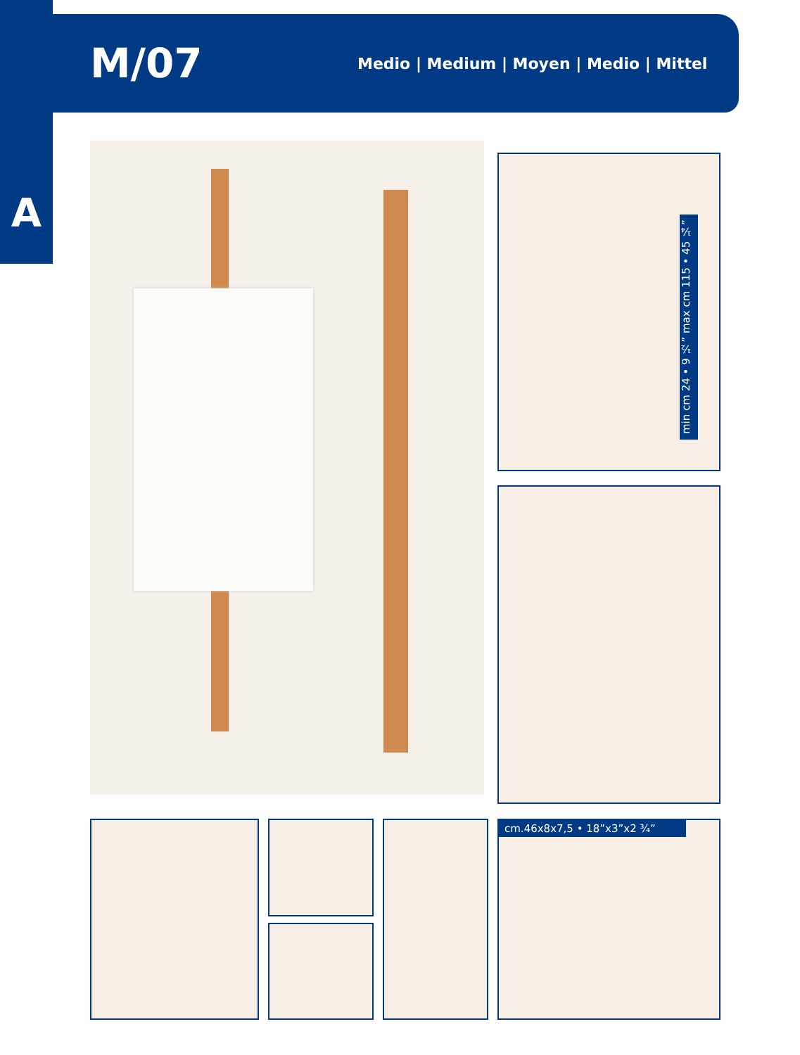M/07
Medio | Medium | Moyen | Medio | Mittel
A
min cm 24 • 9 ½” max cm 115 • 45 ¼”
cm.46x8x7,5 • 18”x3”x2 ¾”